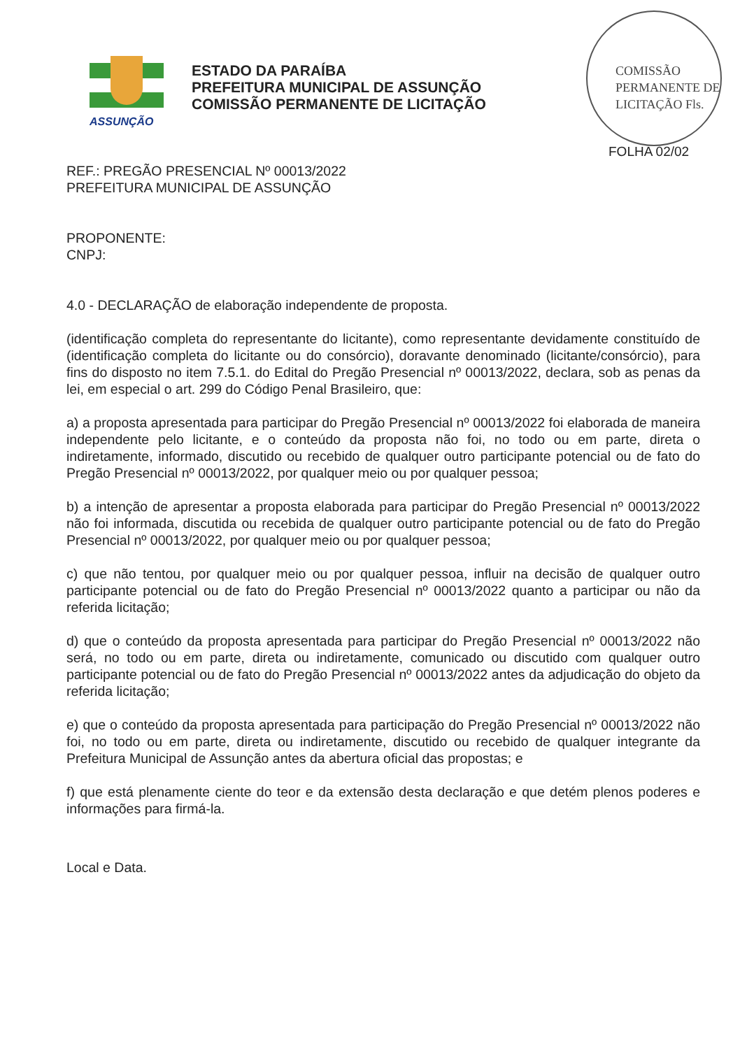ASSUNÇÃO
ESTADO DA PARAÍBA
PREFEITURA MUNICIPAL DE ASSUNÇÃO
COMISSÃO PERMANENTE DE LICITAÇÃO
COMISSÃO PERMANENTE DE LICITAÇÃO Fls.
FOLHA 02/02
REF.: PREGÃO PRESENCIAL Nº 00013/2022
PREFEITURA MUNICIPAL DE ASSUNÇÃO
PROPONENTE:
CNPJ:
4.0 - DECLARAÇÃO de elaboração independente de proposta.
(identificação completa do representante do licitante), como representante devidamente constituído de (identificação completa do licitante ou do consórcio), doravante denominado (licitante/consórcio), para fins do disposto no item 7.5.1. do Edital do Pregão Presencial nº 00013/2022, declara, sob as penas da lei, em especial o art. 299 do Código Penal Brasileiro, que:
a) a proposta apresentada para participar do Pregão Presencial nº 00013/2022 foi elaborada de maneira independente pelo licitante, e o conteúdo da proposta não foi, no todo ou em parte, direta o indiretamente, informado, discutido ou recebido de qualquer outro participante potencial ou de fato do Pregão Presencial nº 00013/2022, por qualquer meio ou por qualquer pessoa;
b) a intenção de apresentar a proposta elaborada para participar do Pregão Presencial nº 00013/2022 não foi informada, discutida ou recebida de qualquer outro participante potencial ou de fato do Pregão Presencial nº 00013/2022, por qualquer meio ou por qualquer pessoa;
c) que não tentou, por qualquer meio ou por qualquer pessoa, influir na decisão de qualquer outro participante potencial ou de fato do Pregão Presencial nº 00013/2022 quanto a participar ou não da referida licitação;
d) que o conteúdo da proposta apresentada para participar do Pregão Presencial nº 00013/2022 não será, no todo ou em parte, direta ou indiretamente, comunicado ou discutido com qualquer outro participante potencial ou de fato do Pregão Presencial nº 00013/2022 antes da adjudicação do objeto da referida licitação;
e) que o conteúdo da proposta apresentada para participação do Pregão Presencial nº 00013/2022 não foi, no todo ou em parte, direta ou indiretamente, discutido ou recebido de qualquer integrante da Prefeitura Municipal de Assunção antes da abertura oficial das propostas; e
f) que está plenamente ciente do teor e da extensão desta declaração e que detém plenos poderes e informações para firmá-la.
Local e Data.